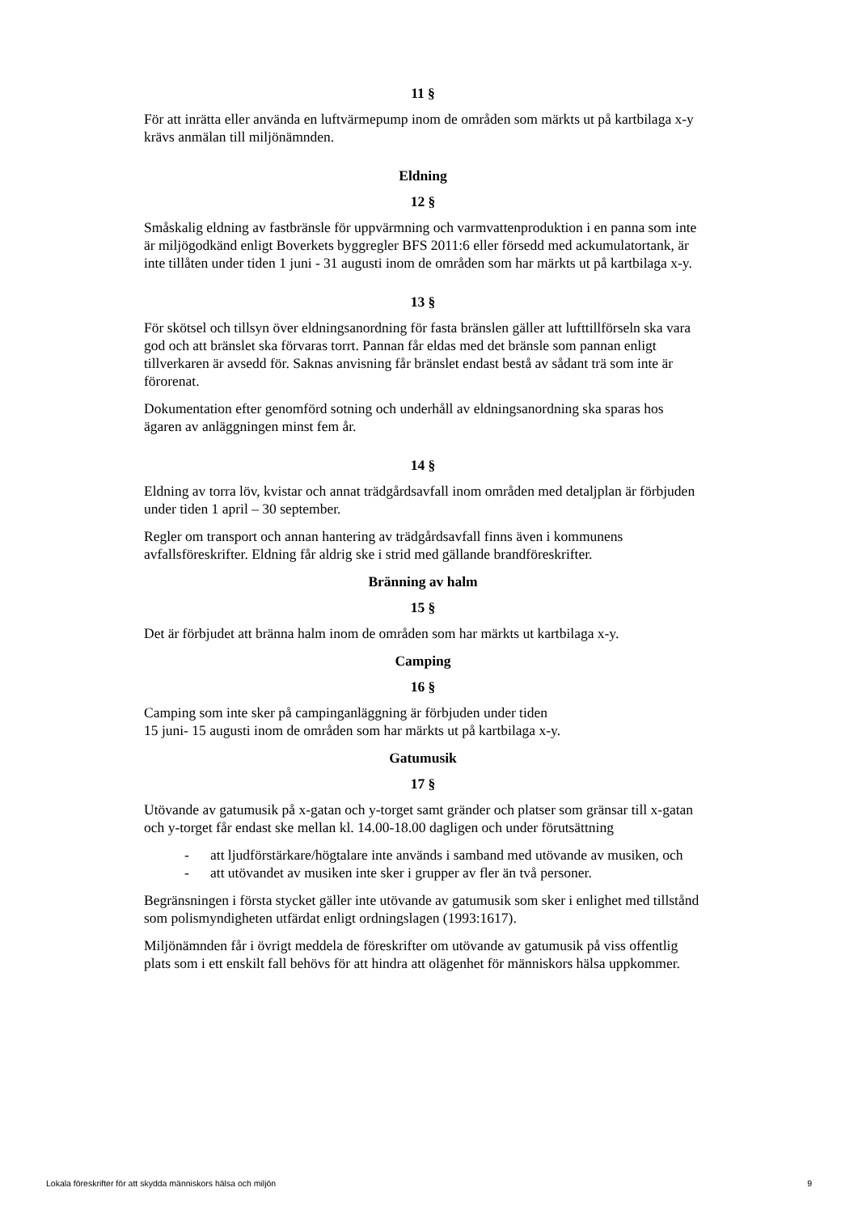11 §
För att inrätta eller använda en luftvärmepump inom de områden som märkts ut på kartbilaga x-y krävs anmälan till miljönämnden.
Eldning
12 §
Småskalig eldning av fastbränsle för uppvärmning och varmvattenproduktion i en panna som inte är miljögodkänd enligt Boverkets byggregler BFS 2011:6 eller försedd med ackumulatortank, är inte tillåten under tiden 1 juni - 31 augusti inom de områden som har märkts ut på kartbilaga x-y.
13 §
För skötsel och tillsyn över eldningsanordning för fasta bränslen gäller att lufttillförseln ska vara god och att bränslet ska förvaras torrt. Pannan får eldas med det bränsle som pannan enligt tillverkaren är avsedd för. Saknas anvisning får bränslet endast bestå av sådant trä som inte är förorenat.
Dokumentation efter genomförd sotning och underhåll av eldningsanordning ska sparas hos ägaren av anläggningen minst fem år.
14 §
Eldning av torra löv, kvistar och annat trädgårdsavfall inom områden med detaljplan är förbjuden under tiden 1 april – 30 september.
Regler om transport och annan hantering av trädgårdsavfall finns även i kommunens avfallsföreskrifter. Eldning får aldrig ske i strid med gällande brandföreskrifter.
Bränning av halm
15 §
Det är förbjudet att bränna halm inom de områden som har märkts ut kartbilaga x-y.
Camping
16 §
Camping som inte sker på campinganläggning är förbjuden under tiden
15 juni- 15 augusti inom de områden som har märkts ut på kartbilaga x-y.
Gatumusik
17 §
Utövande av gatumusik på x-gatan och y-torget samt gränder och platser som gränsar till x-gatan och y-torget får endast ske mellan kl. 14.00-18.00 dagligen och under förutsättning
- att ljudförstärkare/högtalare inte används i samband med utövande av musiken, och
- att utövandet av musiken inte sker i grupper av fler än två personer.
Begränsningen i första stycket gäller inte utövande av gatumusik som sker i enlighet med tillstånd som polismyndigheten utfärdat enligt ordningslagen (1993:1617).
Miljönämnden får i övrigt meddela de föreskrifter om utövande av gatumusik på viss offentlig plats som i ett enskilt fall behövs för att hindra att olägenhet för människors hälsa uppkommer.
Lokala föreskrifter för att skydda människors hälsa och miljön 9